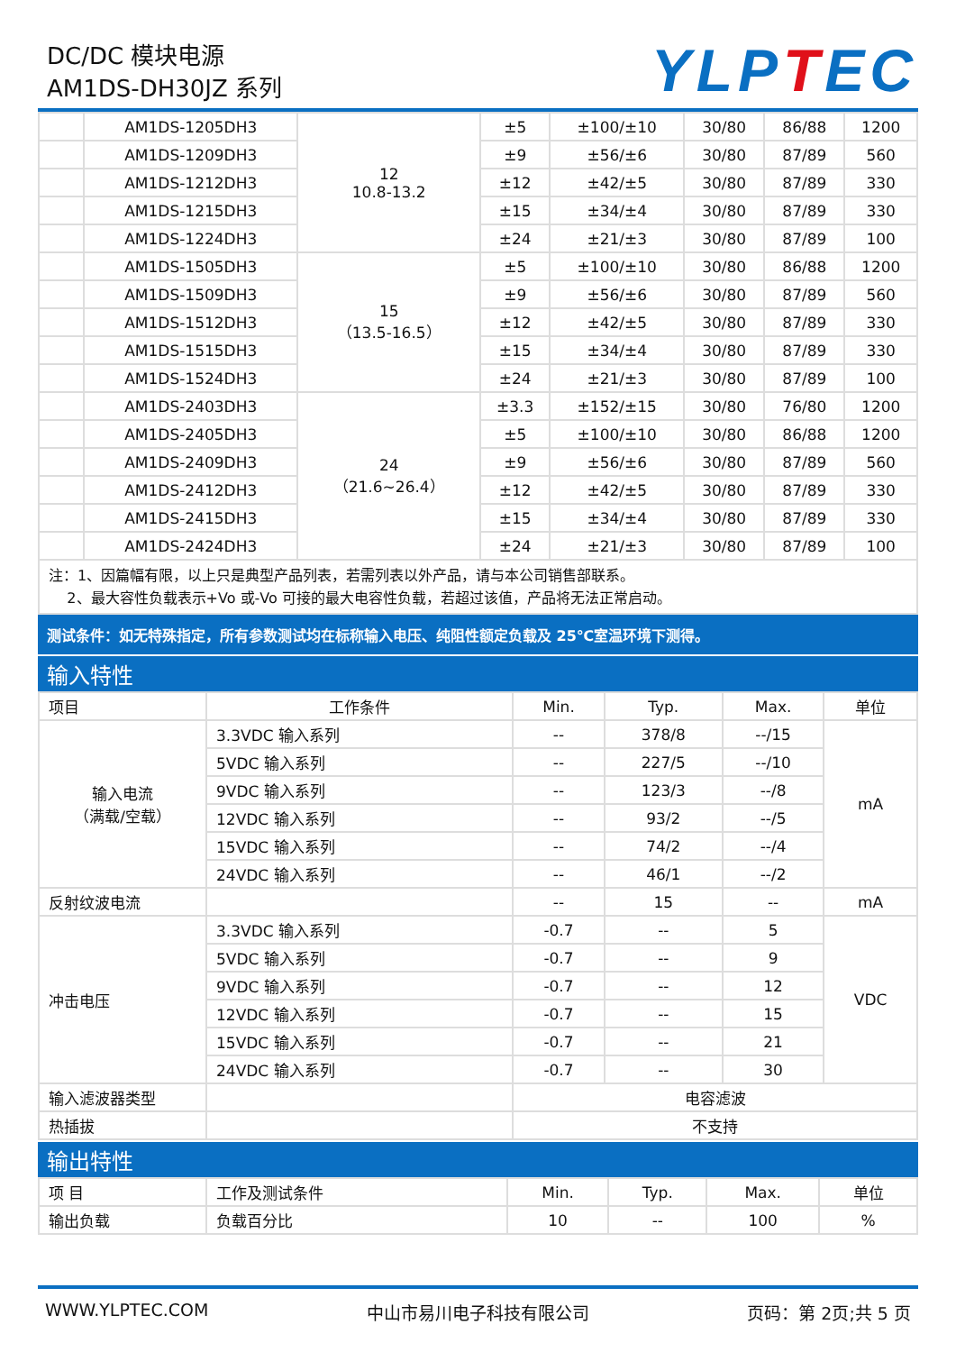DC/DC 模块电源
AM1DS-DH30JZ 系列
YLPTEC
| | AM1DS-1205DH3 | 12 10.8-13.2 | ±5 | ±100/±10 | 30/80 | 86/88 | 1200 |
| | AM1DS-1209DH3 | | ±9 | ±56/±6 | 30/80 | 87/89 | 560 |
| | AM1DS-1212DH3 | | ±12 | ±42/±5 | 30/80 | 87/89 | 330 |
| | AM1DS-1215DH3 | | ±15 | ±34/±4 | 30/80 | 87/89 | 330 |
| | AM1DS-1224DH3 | | ±24 | ±21/±3 | 30/80 | 87/89 | 100 |
| | AM1DS-1505DH3 | 15 （13.5-16.5） | ±5 | ±100/±10 | 30/80 | 86/88 | 1200 |
| | AM1DS-1509DH3 | | ±9 | ±56/±6 | 30/80 | 87/89 | 560 |
| | AM1DS-1512DH3 | | ±12 | ±42/±5 | 30/80 | 87/89 | 330 |
| | AM1DS-1515DH3 | | ±15 | ±34/±4 | 30/80 | 87/89 | 330 |
| | AM1DS-1524DH3 | | ±24 | ±21/±3 | 30/80 | 87/89 | 100 |
| | AM1DS-2403DH3 | 24 （21.6~26.4） | ±3.3 | ±152/±15 | 30/80 | 76/80 | 1200 |
| | AM1DS-2405DH3 | | ±5 | ±100/±10 | 30/80 | 86/88 | 1200 |
| | AM1DS-2409DH3 | | ±9 | ±56/±6 | 30/80 | 87/89 | 560 |
| | AM1DS-2412DH3 | | ±12 | ±42/±5 | 30/80 | 87/89 | 330 |
| | AM1DS-2415DH3 | | ±15 | ±34/±4 | 30/80 | 87/89 | 330 |
| | AM1DS-2424DH3 | | ±24 | ±21/±3 | 30/80 | 87/89 | 100 |
注：1、因篇幅有限，以上只是典型产品列表，若需列表以外产品，请与本公司销售部联系。
2、最大容性负载表示+Vo 或-Vo 可接的最大电容性负载，若超过该值，产品将无法正常启动。
测试条件：如无特殊指定，所有参数测试均在标称输入电压、纯阻性额定负载及 25℃室温环境下测得。
输入特性
| 项目 | 工作条件 | Min. | Typ. | Max. | 单位 |
| --- | --- | --- | --- | --- | --- |
| 输入电流 （满载/空载） | 3.3VDC 输入系列 | -- | 378/8 | --/15 | mA |
| | 5VDC 输入系列 | -- | 227/5 | --/10 | |
| | 9VDC 输入系列 | -- | 123/3 | --/8 | |
| | 12VDC 输入系列 | -- | 93/2 | --/5 | |
| | 15VDC 输入系列 | -- | 74/2 | --/4 | |
| | 24VDC 输入系列 | -- | 46/1 | --/2 | |
| 反射纹波电流 | | -- | 15 | -- | mA |
| 冲击电压 | 3.3VDC 输入系列 | -0.7 | -- | 5 | VDC |
| | 5VDC 输入系列 | -0.7 | -- | 9 | |
| | 9VDC 输入系列 | -0.7 | -- | 12 | |
| | 12VDC 输入系列 | -0.7 | -- | 15 | |
| | 15VDC 输入系列 | -0.7 | -- | 21 | |
| | 24VDC 输入系列 | -0.7 | -- | 30 | |
| 输入滤波器类型 | | 电容滤波 | | | |
| 热插拔 | | 不支持 | | | |
输出特性
| 项 目 | 工作及测试条件 | Min. | Typ. | Max. | 单位 |
| 输出负载 | 负载百分比 | 10 | -- | 100 | % |
WWW.YLPTEC.COM 中山市易川电子科技有限公司 页码：第 2页;共 5 页